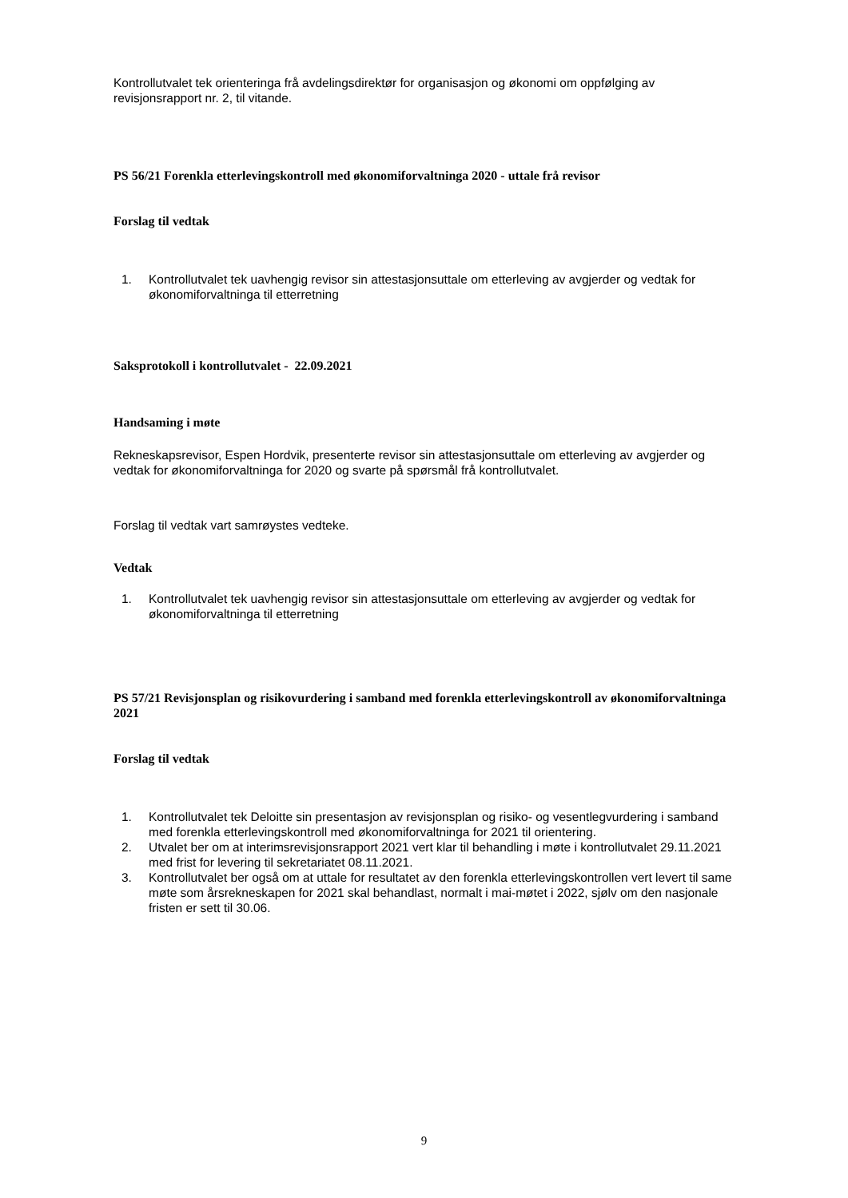Kontrollutvalet tek orienteringa frå avdelingsdirektør for organisasjon og økonomi om oppfølging av revisjonsrapport nr. 2, til vitande.
PS 56/21 Forenkla etterlevingskontroll med økonomiforvaltninga 2020 - uttale frå revisor
Forslag til vedtak
1. Kontrollutvalet tek uavhengig revisor sin attestasjonsuttale om etterleving av avgjerder og vedtak for økonomiforvaltninga til etterretning
Saksprotokoll i kontrollutvalet - 22.09.2021
Handsaming i møte
Rekneskapsrevisor, Espen Hordvik, presenterte revisor sin attestasjonsuttale om etterleving av avgjerder og vedtak for økonomiforvaltninga for 2020 og svarte på spørsmål frå kontrollutvalet.
Forslag til vedtak vart samrøystes vedteke.
Vedtak
1. Kontrollutvalet tek uavhengig revisor sin attestasjonsuttale om etterleving av avgjerder og vedtak for økonomiforvaltninga til etterretning
PS 57/21 Revisjonsplan og risikovurdering i samband med forenkla etterlevingskontroll av økonomiforvaltninga 2021
Forslag til vedtak
1. Kontrollutvalet tek Deloitte sin presentasjon av revisjonsplan og risiko- og vesentlegvurdering i samband med forenkla etterlevingskontroll med økonomiforvaltninga for 2021 til orientering.
2. Utvalet ber om at interimsrevisjonsrapport 2021 vert klar til behandling i møte i kontrollutvalet 29.11.2021 med frist for levering til sekretariatet 08.11.2021.
3. Kontrollutvalet ber også om at uttale for resultatet av den forenkla etterlevingskontrollen vert levert til same møte som årsrekneskapen for 2021 skal behandlast, normalt i mai-møtet i 2022, sjølv om den nasjonale fristen er sett til 30.06.
9